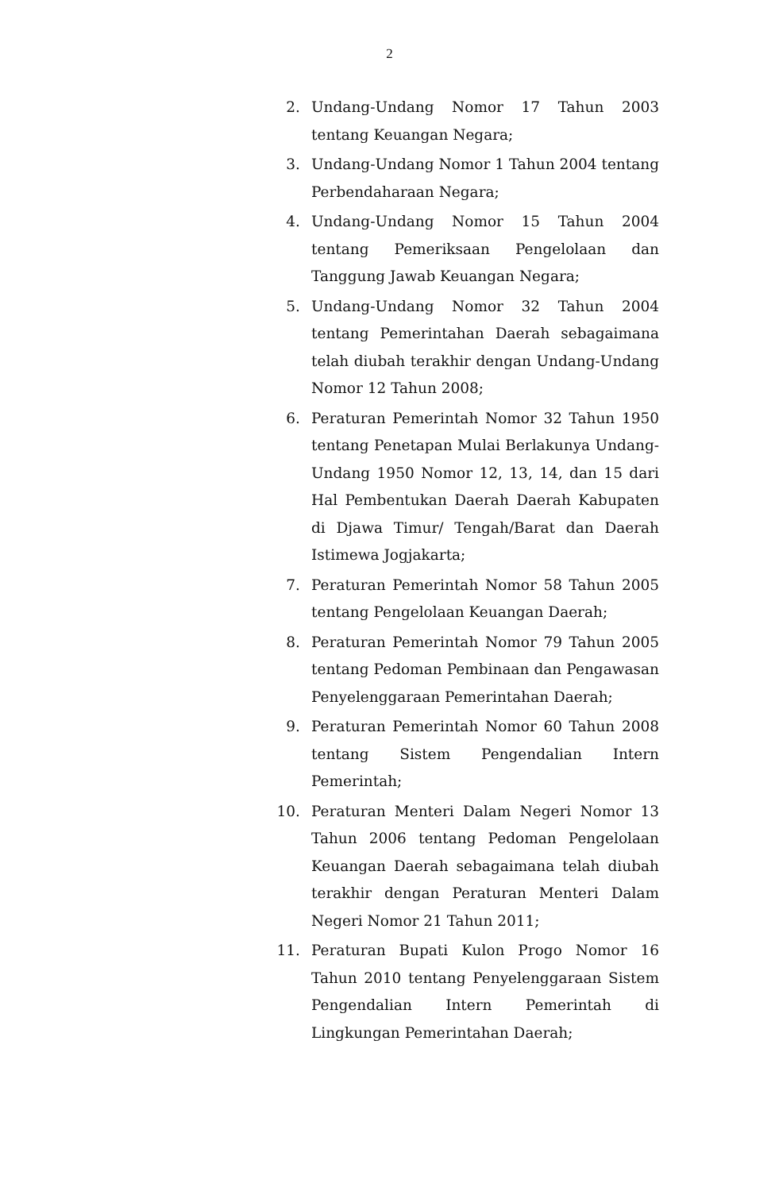2
2. Undang-Undang Nomor 17 Tahun 2003 tentang Keuangan Negara;
3. Undang-Undang Nomor 1 Tahun 2004 tentang Perbendaharaan Negara;
4. Undang-Undang Nomor 15 Tahun 2004 tentang Pemeriksaan Pengelolaan dan Tanggung Jawab Keuangan Negara;
5. Undang-Undang Nomor 32 Tahun 2004 tentang Pemerintahan Daerah sebagaimana telah diubah terakhir dengan Undang-Undang Nomor 12 Tahun 2008;
6. Peraturan Pemerintah Nomor 32 Tahun 1950 tentang Penetapan Mulai Berlakunya Undang-Undang 1950 Nomor 12, 13, 14, dan 15 dari Hal Pembentukan Daerah Daerah Kabupaten di Djawa Timur/ Tengah/Barat dan Daerah Istimewa Jogjakarta;
7. Peraturan Pemerintah Nomor 58 Tahun 2005 tentang Pengelolaan Keuangan Daerah;
8. Peraturan Pemerintah Nomor 79 Tahun 2005 tentang Pedoman Pembinaan dan Pengawasan Penyelenggaraan Pemerintahan Daerah;
9. Peraturan Pemerintah Nomor 60 Tahun 2008 tentang Sistem Pengendalian Intern Pemerintah;
10. Peraturan Menteri Dalam Negeri Nomor 13 Tahun 2006 tentang Pedoman Pengelolaan Keuangan Daerah sebagaimana telah diubah terakhir dengan Peraturan Menteri Dalam Negeri Nomor 21 Tahun 2011;
11. Peraturan Bupati Kulon Progo Nomor 16 Tahun 2010 tentang Penyelenggaraan Sistem Pengendalian Intern Pemerintah di Lingkungan Pemerintahan Daerah;